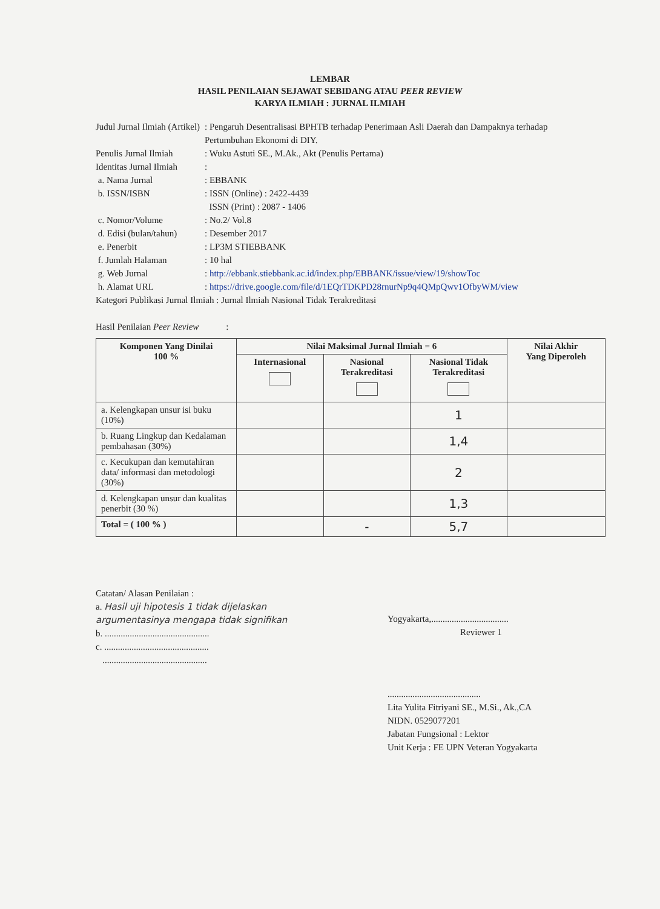LEMBAR
HASIL PENILAIAN SEJAWAT SEBIDANG ATAU PEER REVIEW
KARYA ILMIAH : JURNAL ILMIAH
| Judul Jurnal Ilmiah (Artikel) | : Pengaruh Desentralisasi BPHTB terhadap Penerimaan Asli Daerah dan Dampaknya terhadap Pertumbuhan Ekonomi di DIY. |
| Penulis Jurnal Ilmiah | : Wuku Astuti SE., M.Ak., Akt (Penulis Pertama) |
| Identitas Jurnal Ilmiah | : |
| a. Nama Jurnal | : EBBANK |
| b. ISSN/ISBN | : ISSN (Online) : 2422-4439 ISSN (Print) : 2087 - 1406 |
| c. Nomor/Volume | : No.2/ Vol.8 |
| d. Edisi (bulan/tahun) | : Desember 2017 |
| e. Penerbit | : LP3M STIEBBANK |
| f. Jumlah Halaman | : 10 hal |
| g. Web Jurnal | : http://ebbank.stiebbank.ac.id/index.php/EBBANK/issue/view/19/showToc |
| h. Alamat URL | : https://drive.google.com/file/d/1EQrTDKPD28rnurNp9q4QMpQwv1OfbyWM/view |
Kategori Publikasi Jurnal Ilmiah : Jurnal Ilmiah Nasional Tidak Terakreditasi
Hasil Penilaian Peer Review :
| Komponen Yang Dinilai 100 % | Nilai Maksimal Jurnal Ilmiah = 6 | | | Nilai Akhir Yang Diperoleh |
| --- | --- | --- | --- | --- |
| | Internasional | Nasional Terakreditasi | Nasional Tidak Terakreditasi | |
| a. Kelengkapan unsur isi buku (10%) | | | 1 | |
| b. Ruang Lingkup dan Kedalaman pembahasan (30%) | | | 1,4 | |
| c. Kecukupan dan kemutahiran data/ informasi dan metodologi (30%) | | | 2 | |
| d. Kelengkapan unsur dan kualitas penerbit (30 %) | | | 1,3 | |
| Total = ( 100 % ) | | - | 5,7 | |
Catatan/ Alasan Penilaian :
a. Hasil uji hipotesis 1 tidak dijelaskan argumentasinya mengapa tidak signifikan
b. ..............................................
c. ..............................................
..............................................
Yogyakarta,..................................
Reviewer 1
.........................................
Lita Yulita Fitriyani SE., M.Si., Ak.,CA
NIDN. 0529077201
Jabatan Fungsional : Lektor
Unit Kerja : FE UPN Veteran Yogyakarta